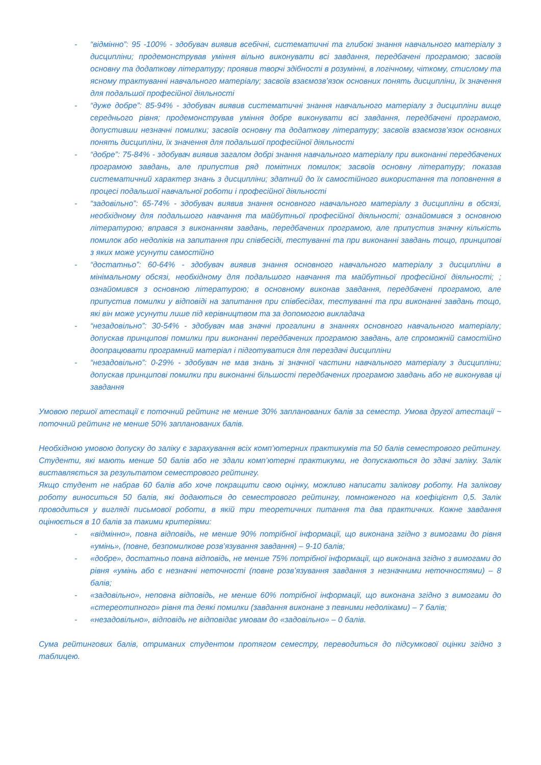- “відмінно”: 95 -100% - здобувач виявив всебічні, систематичні та глибокі знання навчального матеріалу з дисципліни; продемонстрував уміння вільно виконувати всі завдання, передбачені програмою; засвоїв основну та додаткову літературу; проявив творчі здібності в розумінні, в логічному, чіткому, стислому та ясному трактуванні навчального матеріалу; засвоїв взаємозв’язок основних понять дисципліни, їх значення для подальшої професійної діяльності
- “дуже добре”: 85-94% - здобувач виявив систематичні знання навчального матеріалу з дисципліни вище середнього рівня; продемонстрував уміння добре виконувати всі завдання, передбачені програмою, допустивши незначні помилки; засвоїв основну та додаткову літературу; засвоїв взаємозв’язок основних понять дисципліни, їх значення для подальшої професійної діяльності
- “добре”: 75-84% - здобувач виявив загалом добрі знання навчального матеріалу при виконанні передбачених програмою завдань, але припустив ряд помітних помилок; засвоїв основну літературу; показав систематичний характер знань з дисципліни; здатний до їх самостійного використання та поповнення в процесі подальшої навчальної роботи і професійної діяльності
- “задовільно”: 65-74% - здобувач виявив знання основного навчального матеріалу з дисципліни в обсязі, необхідному для подальшого навчання та майбутньої професійної діяльності; ознайомився з основною літературою; вправся з виконанням завдань, передбачених програмою, але припустив значну кількість помилок або недоліків на запитання при співбесіді, тестуванні та при виконанні завдань тощо, принципові з яких може усунути самостійно
- “достатньо”: 60-64% - здобувач виявив знання основного навчального матеріалу з дисципліни в мінімальному обсязі, необхідному для подальшого навчання та майбутньої професійної діяльності; ; ознайомився з основною літературою; в основному виконав завдання, передбачені програмою, але припустив помилки у відповіді на запитання при співбесідах, тестуванні та при виконанні завдань тощо, які він може усунути лише під керівництвом та за допомогою викладача
- “незадовільно”: 30-54% - здобувач мав значні прогалини в знаннях основного навчального матеріалу; допускав принципові помилки при виконанні передбачених програмою завдань, але спроможній самостійно доопрацювати програмний матеріал і підготуватися для перездачі дисципліни
- “незадовільно”: 0-29% - здобувач не мав знань зі значної частини навчального матеріалу з дисципліни; допускав принципові помилки при виконанні більшості передбачених програмою завдань або не виконував ці завдання
Умовою першої атестації є поточний рейтинг не менше 30% запланованих балів за семестр. Умова другої атестації ~ поточний рейтинг не менше 50% запланованих балів.
Необхідною умовою допуску до заліку є зарахування всіх комп’ютерних практикумів та 50 балів семестрового рейтингу. Студенти, які мають менше 50 балів або не здали комп’ютерні практикуми, не допускаються до здачі заліку. Залік виставляється за результатом семестрового рейтингу.
Якщо студент не набрав 60 балів або хоче покращити свою оцінку, можливо написати залікову роботу. На залікову роботу виноситься 50 балів, які додаються до семестрового рейтингу, помноженого на коефіцієнт 0,5. Залік проводиться у вигляді письмової роботи, в якій три теоретичних питання та два практичних. Кожне завдання оцінюється в 10 балів за такими критеріями:
- «відмінно», повна відповідь, не менше 90% потрібної інформації, що виконана згідно з вимогами до рівня «умінь», (повне, безпомилкове розв’язування завдання) – 9-10 балів;
- «добре», достатньо повна відповідь, не менше 75% потрібної інформації, що виконана згідно з вимогами до рівня «умінь або є незначні неточності (повне розв’язування завдання з незначними неточностями) – 8 балів;
- «задовільно», неповна відповідь, не менше 60% потрібної інформації, що виконана згідно з вимогами до «стереотипного» рівня та деякі помилки (завдання виконане з певними недоліками) – 7 балів;
- «незадовільно», відповідь не відповідає умовам до «задовільно» – 0 балів.
Сума рейтингових балів, отриманих студентом протягом семестру, переводиться до підсумкової оцінки згідно з таблицею.